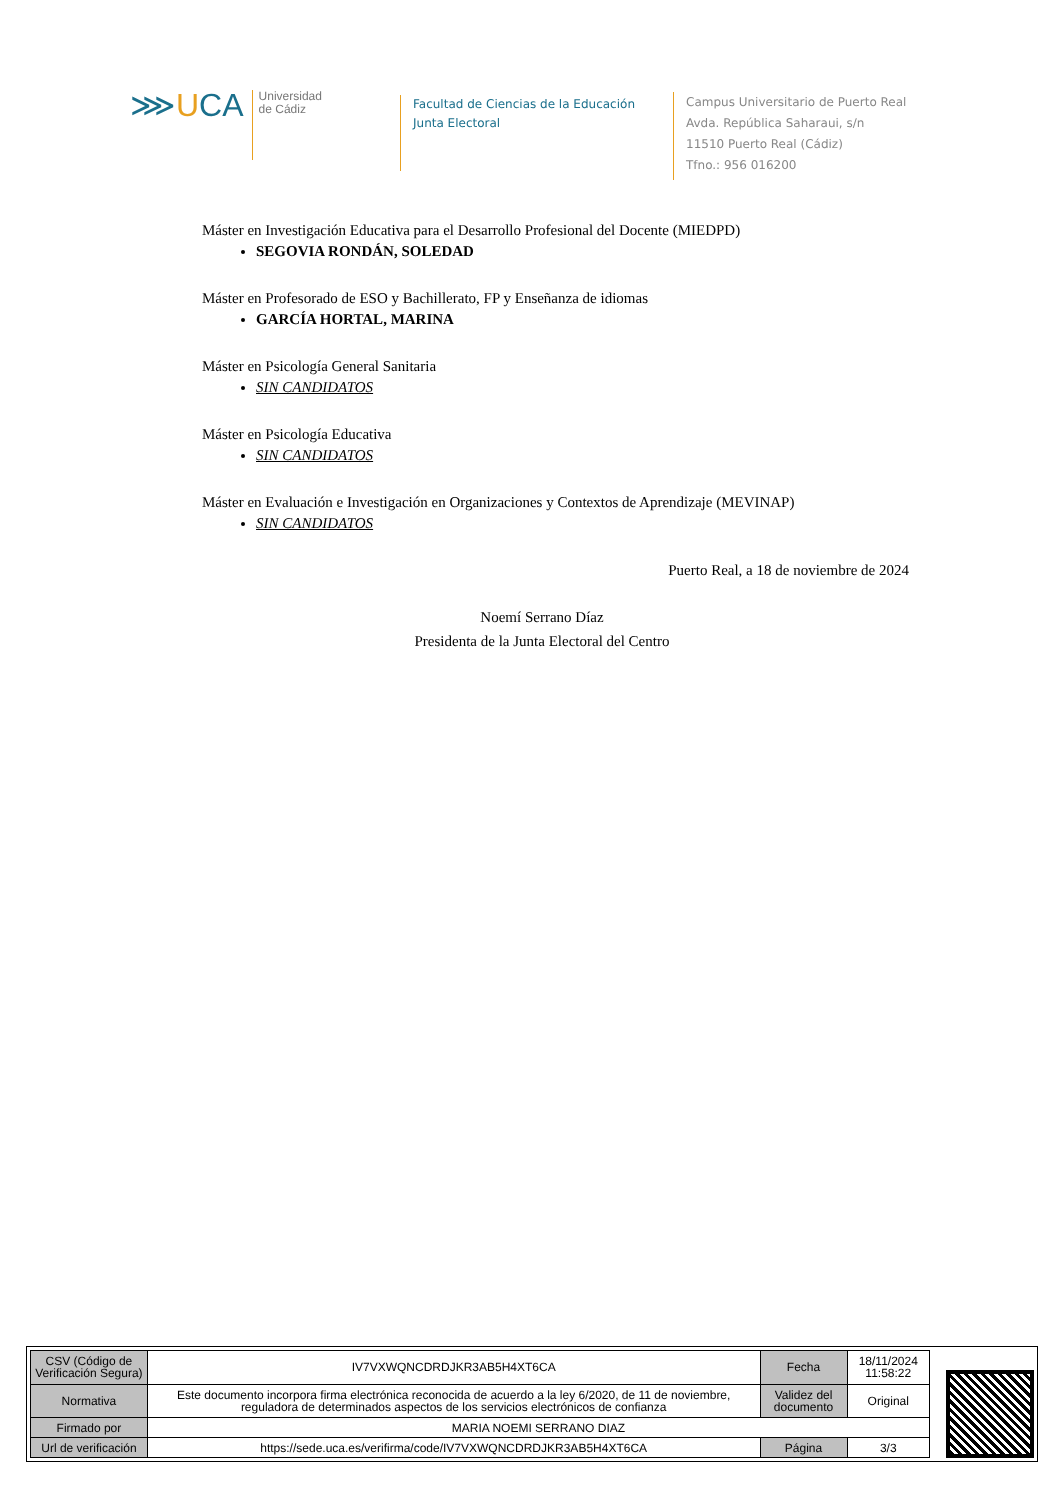⋙UCA
Universidad
de Cádiz
Facultad de Ciencias de la Educación
Junta Electoral
Campus Universitario de Puerto Real
Avda. República Saharaui, s/n
11510 Puerto Real (Cádiz)
Tfno.: 956 016200
Máster en Investigación Educativa para el Desarrollo Profesional del Docente (MIEDPD)
SEGOVIA RONDÁN, SOLEDAD
Máster en Profesorado de ESO y Bachillerato, FP y Enseñanza de idiomas
GARCÍA HORTAL, MARINA
Máster en Psicología General Sanitaria
SIN CANDIDATOS
Máster en Psicología Educativa
SIN CANDIDATOS
Máster en Evaluación e Investigación en Organizaciones y Contextos de Aprendizaje (MEVINAP)
SIN CANDIDATOS
Puerto Real, a 18 de noviembre de 2024
Noemí Serrano Díaz
Presidenta de la Junta Electoral del Centro
| CSV (Código de Verificación Segura) | IV7VXWQNCDRDJKR3AB5H4XT6CA | Fecha | 18/11/2024 11:58:22 |
| Normativa | Este documento incorpora firma electrónica reconocida de acuerdo a la ley 6/2020, de 11 de noviembre, reguladora de determinados aspectos de los servicios electrónicos de confianza | Validez del documento | Original |
| Firmado por | MARIA NOEMI SERRANO DIAZ | | |
| Url de verificación | https://sede.uca.es/verifirma/code/IV7VXWQNCDRDJKR3AB5H4XT6CA | Página | 3/3 |